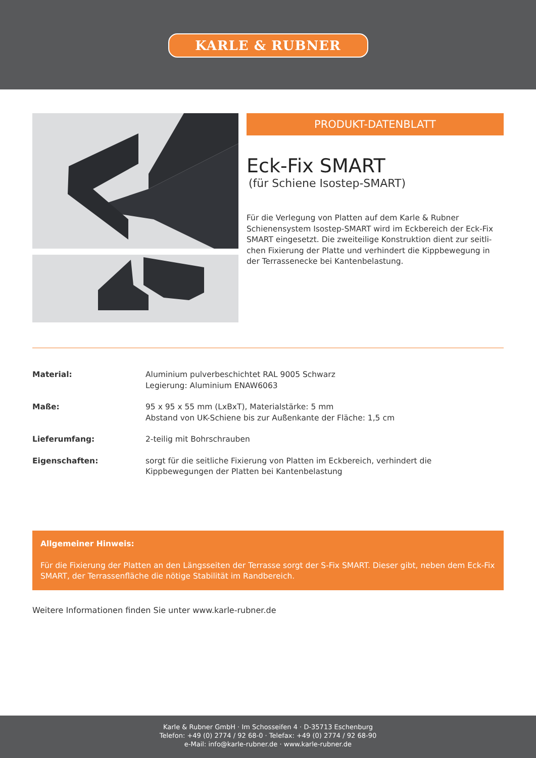KARLE & RUBNER
PRODUKT-DATENBLATT
Eck-Fix SMART
(für Schiene Isostep-SMART)
Für die Verlegung von Platten auf dem Karle & Rubner Schienensystem Isostep-SMART wird im Eckbereich der Eck-Fix SMART eingesetzt. Die zweiteilige Konstruktion dient zur seitli-chen Fixierung der Platte und verhindert die Kippbewegung in der Terrassenecke bei Kantenbelastung.
Material: Aluminium pulverbeschichtet RAL 9005 Schwarz
Legierung: Aluminium ENAW6063
Maße: 95 x 95 x 55 mm (LxBxT), Materialstärke: 5 mm
Abstand von UK-Schiene bis zur Außenkante der Fläche: 1,5 cm
Lieferumfang: 2-teilig mit Bohrschrauben
Eigenschaften: sorgt für die seitliche Fixierung von Platten im Eckbereich, verhindert die
Kippbewegungen der Platten bei Kantenbelastung
Allgemeiner Hinweis:
Für die Fixierung der Platten an den Längsseiten der Terrasse sorgt der S-Fix SMART. Dieser gibt, neben dem Eck-Fix SMART, der Terrassenfläche die nötige Stabilität im Randbereich.
Weitere Informationen finden Sie unter www.karle-rubner.de
Karle & Rubner GmbH · Im Schosseifen 4 · D-35713 Eschenburg
Telefon: +49 (0) 2774 / 92 68-0 · Telefax: +49 (0) 2774 / 92 68-90
e-Mail: info@karle-rubner.de · www.karle-rubner.de